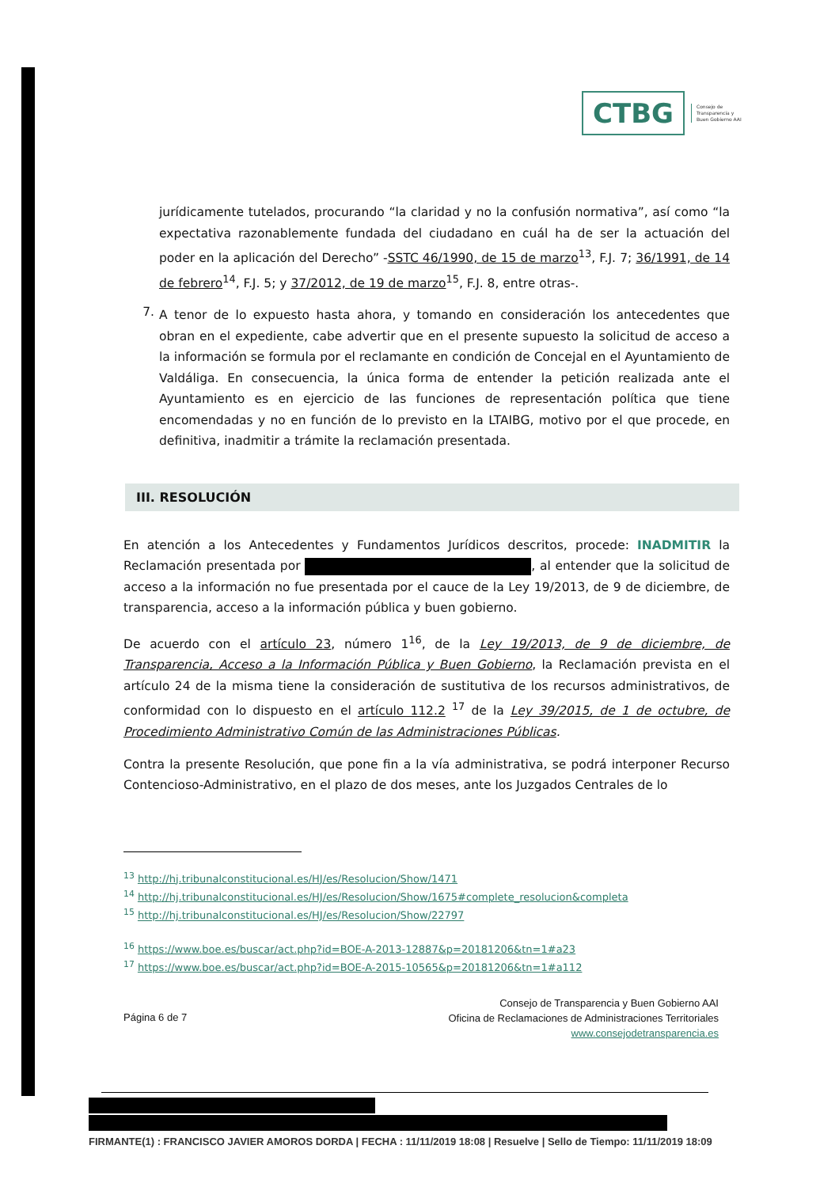CTBG
Consejo de
Transparencia y
Buen Gobierno AAI
jurídicamente tutelados, procurando “la claridad y no la confusión normativa”, así como “la expectativa razonablemente fundada del ciudadano en cuál ha de ser la actuación del poder en la aplicación del Derecho” -SSTC 46/1990, de 15 de marzo<sup>13</sup>, F.J. 7; 36/1991, de 14 de febrero<sup>14</sup>, F.J. 5; y 37/2012, de 19 de marzo<sup>15</sup>, F.J. 8, entre otras-.
7.
A tenor de lo expuesto hasta ahora, y tomando en consideración los antecedentes que obran en el expediente, cabe advertir que en el presente supuesto la solicitud de acceso a la información se formula por el reclamante en condición de Concejal en el Ayuntamiento de Valdáliga. En consecuencia, la única forma de entender la petición realizada ante el Ayuntamiento es en ejercicio de las funciones de representación política que tiene encomendadas y no en función de lo previsto en la LTAIBG, motivo por el que procede, en definitiva, inadmitir a trámite la reclamación presentada.
III. RESOLUCIÓN
En atención a los Antecedentes y Fundamentos Jurídicos descritos, procede: INADMITIR la Reclamación presentada por , al entender que la solicitud de acceso a la información no fue presentada por el cauce de la Ley 19/2013, de 9 de diciembre, de transparencia, acceso a la información pública y buen gobierno.
De acuerdo con el artículo 23, número 1<sup>16</sup>, de la Ley 19/2013, de 9 de diciembre, de Transparencia, Acceso a la Información Pública y Buen Gobierno, la Reclamación prevista en el artículo 24 de la misma tiene la consideración de sustitutiva de los recursos administrativos, de conformidad con lo dispuesto en el artículo 112.2 <sup>17</sup> de la Ley 39/2015, de 1 de octubre, de Procedimiento Administrativo Común de las Administraciones Públicas.
Contra la presente Resolución, que pone fin a la vía administrativa, se podrá interponer Recurso Contencioso-Administrativo, en el plazo de dos meses, ante los Juzgados Centrales de lo
<sup>13</sup> http://hj.tribunalconstitucional.es/HJ/es/Resolucion/Show/1471
<sup>14</sup> http://hj.tribunalconstitucional.es/HJ/es/Resolucion/Show/1675#complete_resolucion&completa
<sup>15</sup> http://hj.tribunalconstitucional.es/HJ/es/Resolucion/Show/22797
<sup>16</sup> https://www.boe.es/buscar/act.php?id=BOE-A-2013-12887&p=20181206&tn=1#a23
<sup>17</sup> https://www.boe.es/buscar/act.php?id=BOE-A-2015-10565&p=20181206&tn=1#a112
Página 6 de 7
Consejo de Transparencia y Buen Gobierno AAI
Oficina de Reclamaciones de Administraciones Territoriales
www.consejodetransparencia.es
FIRMANTE(1) : FRANCISCO JAVIER AMOROS DORDA | FECHA : 11/11/2019 18:08 | Resuelve | Sello de Tiempo: 11/11/2019 18:09